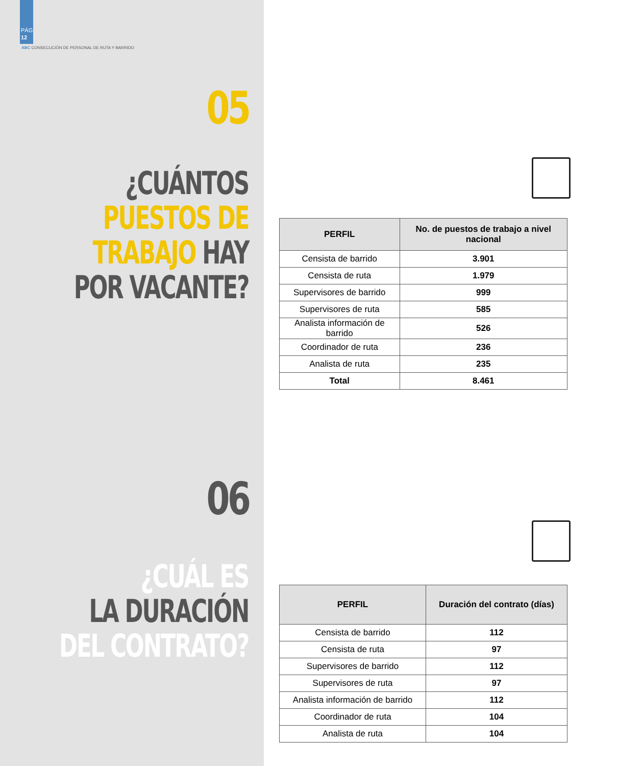PÁG.
12
ABC CONSECUCIÓN DE PERSONAL DE RUTA Y BARRIDO
05
¿CUÁNTOS
PUESTOS DE
TRABAJO HAY
POR VACANTE?
06
¿CUÁL ES
LA DURACIÓN
DEL CONTRATO?
| PERFIL | No. de puestos de trabajo a nivel nacional |
| --- | --- |
| Censista de barrido | 3.901 |
| Censista de ruta | 1.979 |
| Supervisores de barrido | 999 |
| Supervisores de ruta | 585 |
| Analista información de barrido | 526 |
| Coordinador de ruta | 236 |
| Analista de ruta | 235 |
| Total | 8.461 |
| PERFIL | Duración del contrato (días) |
| --- | --- |
| Censista de barrido | 112 |
| Censista de ruta | 97 |
| Supervisores de barrido | 112 |
| Supervisores de ruta | 97 |
| Analista información de barrido | 112 |
| Coordinador de ruta | 104 |
| Analista de ruta | 104 |